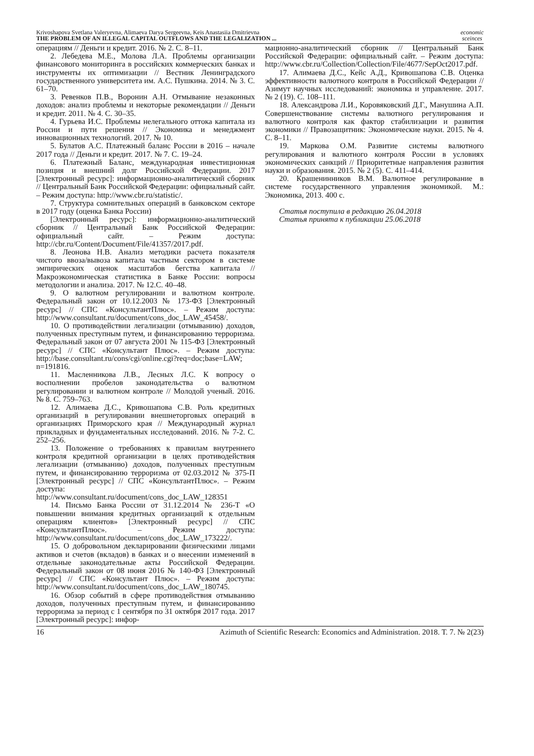Krivoshapova Svetlana Valeryevna, Alimaeva Darya Sergeevna, Keis Anastasiia Dmitrievna
THE PROBLEM OF AN ILLEGAL CAPITAL OUTFLOWS AND THE LEGALIZATION ...
economic
sceinces
операциям // Деньги и кредит. 2016. № 2. С. 8–11.
2. Лебедева М.Е., Молова Л.А. Проблемы организации финансового мониторинга в российских коммерческих банках и инструменты их оптимизации // Вестник Ленинградского государственного университета им. А.С. Пушкина. 2014. № 3. С. 61–70.
3. Ревенков П.В., Воронин А.Н. Отмывание незаконных доходов: анализ проблемы и некоторые рекомендации // Деньги и кредит. 2011. № 4. С. 30–35.
4. Гурьева И.С. Проблемы нелегального оттока капитала из России и пути решения // Экономика и менеджмент инновационных технологий. 2017. № 10.
5. Булатов А.С. Платежный баланс России в 2016 – начале 2017 года // Деньги и кредит. 2017. № 7. С. 19–24.
6. Платежный Баланс, международная инвестиционная позиция и внешний долг Российской Федерации. 2017 [Электронный ресурс]: информационно-аналитический сборник // Центральный Банк Российской Федерации: официальный сайт. – Режим доступа: http://www.cbr.ru/statistic/.
7. Структура сомнительных операций в банковском секторе в 2017 году (оценка Банка России)
[Электронный ресурс]: информационно-аналитический сборник // Центральный Банк Российской Федерации: официальный сайт. – Режим доступа: http://cbr.ru/Content/Document/File/41357/2017.pdf.
8. Леонова Н.В. Анализ методики расчета показателя чистого ввоза/вывоза капитала частным сектором в системе эмпирических оценок масштабов бегства капитала // Макроэкономическая статистика в Банке России: вопросы методологии и анализа. 2017. № 12.С. 40–48.
9. О валютном регулировании и валютном контроле. Федеральный закон от 10.12.2003 № 173-ФЗ [Электронный ресурс] // СПС «КонсультантПлюс». – Режим доступа: http://www.consultant.ru/document/cons_doc_LAW_45458/.
10. О противодействии легализации (отмыванию) доходов, полученных преступным путем, и финансированию терроризма. Федеральный закон от 07 августа 2001 № 115-ФЗ [Электронный ресурс] // СПС «Консультант Плюс». – Режим доступа: http://base.consultant.ru/cons/cgi/online.cgi?req=doc;base=LAW; n=191816.
11. Масленникова Л.В., Лесных Л.С. К вопросу о восполнении пробелов законодательства о валютном регулировании и валютном контроле // Молодой ученый. 2016. № 8. С. 759–763.
12. Алимаева Д.С., Кривошапова С.В. Роль кредитных организаций в регулировании внешнеторговых операций в организациях Приморского края // Международный журнал прикладных и фундаментальных исследований. 2016. № 7-2. С. 252–256.
13. Положение о требованиях к правилам внутреннего контроля кредитной организации в целях противодействия легализации (отмыванию) доходов, полученных преступным путем, и финансированию терроризма от 02.03.2012 № 375-П [Электронный ресурс] // СПС «КонсультантПлюс». – Режим доступа: http://www.consultant.ru/document/cons_doc_LAW_128351
14. Письмо Банка России от 31.12.2014 № 236-Т «О повышении внимания кредитных организаций к отдельным операциям клиентов» [Электронный ресурс] // СПС «КонсультантПлюс». – Режим доступа: http://www.consultant.ru/document/cons_doc_LAW_173222/.
15. О добровольном декларировании физическими лицами активов и счетов (вкладов) в банках и о внесении изменений в отдельные законодательные акты Российской Федерации. Федеральный закон от 08 июня 2016 № 140-ФЗ [Электронный ресурс] // СПС «Консультант Плюс». – Режим доступа: http://www.consultant.ru/document/cons_doc_LAW_180745.
16. Обзор событий в сфере противодействия отмыванию доходов, полученных преступным путем, и финансированию терроризма за период с 1 сентября по 31 октября 2017 года. 2017 [Электронный ресурс]: инфор-
мационно-аналитический сборник // Центральный Банк Российской Федерации: официальный сайт. – Режим доступа: http://www.cbr.ru/Collection/Collection/File/4677/SepOct2017.pdf.
17. Алимаева Д.С., Кейс А.Д., Кривошапова С.В. Оценка эффективности валютного контроля в Российской Федерации // Азимут научных исследований: экономика и управление. 2017. № 2 (19). С. 108–111.
18. Александрова Л.И., Коровяковский Д.Г., Манушина А.П. Совершенствование системы валютного регулирования и валютного контроля как фактор стабилизации и развития экономики // Правозащитник: Экономические науки. 2015. № 4. С. 8–11.
19. Маркова О.М. Развитие системы валютного регулирования и валютного контроля России в условиях экономических санкций // Приоритетные направления развития науки и образования. 2015. № 2 (5). С. 411–414.
20. Крашенинников В.М. Валютное регулирование в системе государственного управления экономикой. М.: Экономика, 2013. 400 с.
Статья поступила в редакцию 26.04.2018
Статья принята к публикации 25.06.2018
16 Azimuth of Scientific Research: Economics and Administration. 2018. Т. 7. № 2(23)